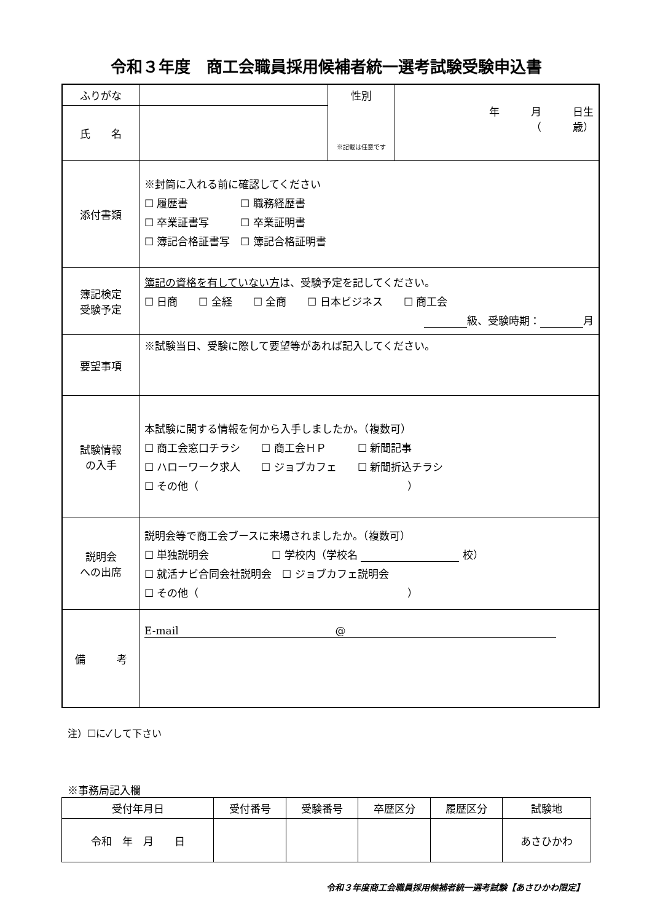令和３年度　商工会職員採用候補者統一選考試験受験申込書
| ふりがな | | 性別 ※記載は任意です | 年 月 日生 （ 歳） |
| 氏 名 | | | |
| 添付書類 | ※封筒に入れる前に確認してください ☐ 履歴書 ☐ 職務経歴書 ☐ 卒業証書写 ☐ 卒業証明書 ☐ 簿記合格証書写 ☐ 簿記合格証明書 | | |
| 簿記検定 受験予定 | 簿記の資格を有していない方 は、受験予定を記してください。 ☐ 日商 ☐ 全経 ☐ 全商 ☐ 日本ビジネス ☐ 商工会 級、受験時期： 月 | | |
| 要望事項 | ※試験当日、受験に際して要望等があれば記入してください。 | | |
| 試験情報 の入手 | 本試験に関する情報を何から入手しましたか。（複数可） ☐ 商工会窓口チラシ ☐ 商工会ＨＰ ☐ 新聞記事 ☐ ハローワーク求人 ☐ ジョブカフェ ☐ 新聞折込チラシ ☐ その他（ ） | | |
| 説明会 への出席 | 説明会等で商工会ブースに来場されましたか。（複数可） ☐ 単独説明会 ☐ 学校内（学校名 校） ☐ 就活ナビ合同会社説明会 ☐ ジョブカフェ説明会 ☐ その他（ ） | | |
| 備 考 | E-mail @ | | |
注）☐に✓して下さい
※事務局記入欄
| 受付年月日 | 受付番号 | 受験番号 | 卒歴区分 | 履歴区分 | 試験地 |
| --- | --- | --- | --- | --- | --- |
| 令和 年 月 日 | | | | | あさひかわ |
令和３年度商工会職員採用候補者統一選考試験【あさひかわ限定】